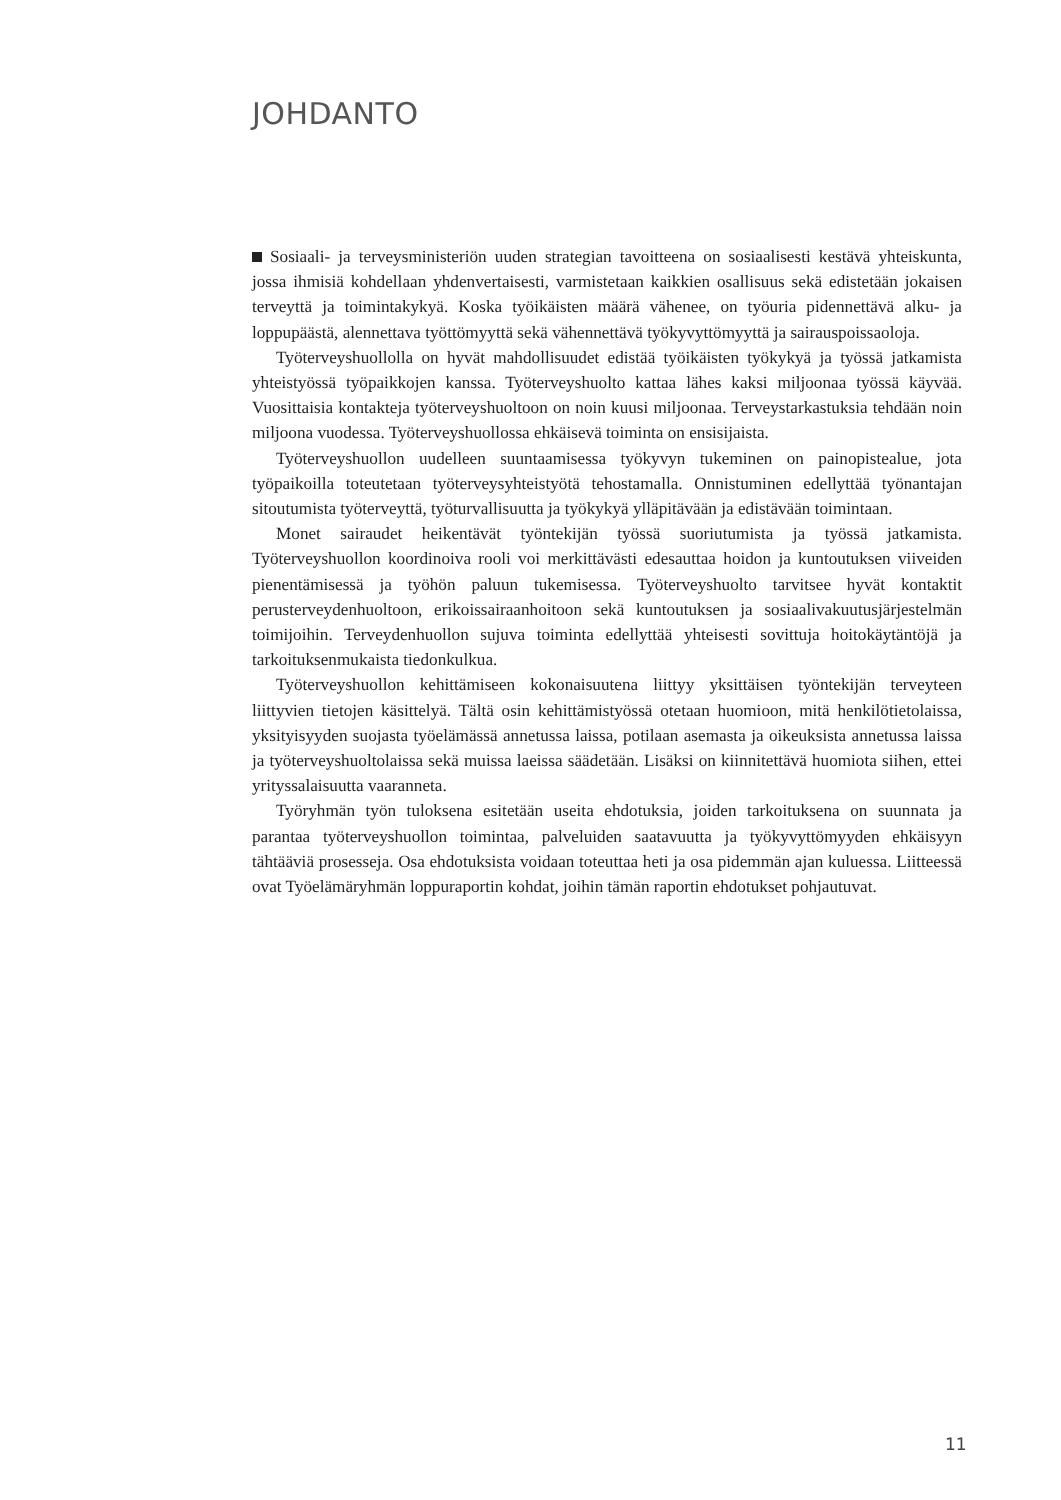JOHDANTO
Sosiaali- ja terveysministeriön uuden strategian tavoitteena on sosiaalisesti kestävä yhteiskunta, jossa ihmisiä kohdellaan yhdenvertaisesti, varmistetaan kaikkien osallisuus sekä edistetään jokaisen terveyttä ja toimintakykyä. Koska työikäisten määrä vähenee, on työuria pidennettävä alku- ja loppupäästä, alennettava työttömyyttä sekä vähennettävä työkyvyttömyyttä ja sairauspoissaoloja.
Työterveyshuollolla on hyvät mahdollisuudet edistää työikäisten työkykyä ja työssä jatkamista yhteistyössä työpaikkojen kanssa. Työterveyshuolto kattaa lähes kaksi miljoonaa työssä käyvää. Vuosittaisia kontakteja työterveyshuoltoon on noin kuusi miljoonaa. Terveystarkastuksia tehdään noin miljoona vuodessa. Työterveyshuollossa ehkäisevä toiminta on ensisijaista.
Työterveyshuollon uudelleen suuntaamisessa työkyvyn tukeminen on painopistealue, jota työpaikoilla toteutetaan työterveysyhteistyötä tehostamalla. Onnistuminen edellyttää työnantajan sitoutumista työterveyttä, työturvallisuutta ja työkykyä ylläpitävään ja edistävään toimintaan.
Monet sairaudet heikentävät työntekijän työssä suoriutumista ja työssä jatkamista. Työterveyshuollon koordinoiva rooli voi merkittävästi edesauttaa hoidon ja kuntoutuksen viiveiden pienentämisessä ja työhön paluun tukemisessa. Työterveyshuolto tarvitsee hyvät kontaktit perusterveydenhuoltoon, erikoissairaanhoitoon sekä kuntoutuksen ja sosiaalivakuutusjärjestelmän toimijoihin. Terveydenhuollon sujuva toiminta edellyttää yhteisesti sovittuja hoitokäytäntöjä ja tarkoituksenmukaista tiedonkulkua.
Työterveyshuollon kehittämiseen kokonaisuutena liittyy yksittäisen työntekijän terveyteen liittyvien tietojen käsittelyä. Tältä osin kehittämistyössä otetaan huomioon, mitä henkilötietolaissa, yksityisyyden suojasta työelämässä annetussa laissa, potilaan asemasta ja oikeuksista annetussa laissa ja työterveyshuoltolaissa sekä muissa laeissa säädetään. Lisäksi on kiinnitettävä huomiota siihen, ettei yrityssalaisuutta vaaranneta.
Työryhmän työn tuloksena esitetään useita ehdotuksia, joiden tarkoituksena on suunnata ja parantaa työterveyshuollon toimintaa, palveluiden saatavuutta ja työkyvyttömyyden ehkäisyyn tähtääviä prosesseja. Osa ehdotuksista voidaan toteuttaa heti ja osa pidemmän ajan kuluessa. Liitteessä ovat Työelämäryhmän loppuraportin kohdat, joihin tämän raportin ehdotukset pohjautuvat.
11